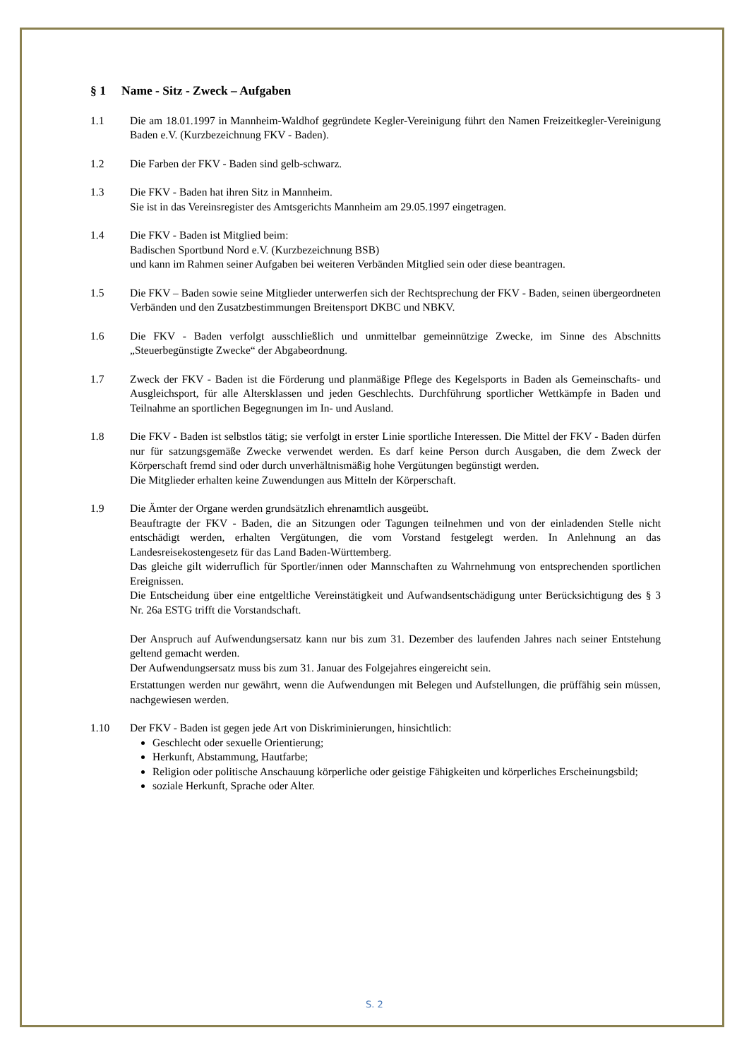§ 1 Name - Sitz - Zweck – Aufgaben
1.1 Die am 18.01.1997 in Mannheim-Waldhof gegründete Kegler-Vereinigung führt den Namen Freizeitkegler-Vereinigung Baden e.V. (Kurzbezeichnung FKV - Baden).
1.2 Die Farben der FKV - Baden sind gelb-schwarz.
1.3 Die FKV - Baden hat ihren Sitz in Mannheim.
Sie ist in das Vereinsregister des Amtsgerichts Mannheim am 29.05.1997 eingetragen.
1.4 Die FKV - Baden ist Mitglied beim:
Badischen Sportbund Nord e.V. (Kurzbezeichnung BSB)
und kann im Rahmen seiner Aufgaben bei weiteren Verbänden Mitglied sein oder diese beantragen.
1.5 Die FKV – Baden sowie seine Mitglieder unterwerfen sich der Rechtsprechung der FKV - Baden, seinen übergeordneten Verbänden und den Zusatzbestimmungen Breitensport DKBC und NBKV.
1.6 Die FKV - Baden verfolgt ausschließlich und unmittelbar gemeinnützige Zwecke, im Sinne des Abschnitts „Steuerbegünstigte Zwecke“ der Abgabeordnung.
1.7 Zweck der FKV - Baden ist die Förderung und planmäßige Pflege des Kegelsports in Baden als Gemeinschafts- und Ausgleichsport, für alle Altersklassen und jeden Geschlechts. Durchführung sportlicher Wettkämpfe in Baden und Teilnahme an sportlichen Begegnungen im In- und Ausland.
1.8 Die FKV - Baden ist selbstlos tätig; sie verfolgt in erster Linie sportliche Interessen. Die Mittel der FKV - Baden dürfen nur für satzungsgemäße Zwecke verwendet werden. Es darf keine Person durch Ausgaben, die dem Zweck der Körperschaft fremd sind oder durch unverhältnismäßig hohe Vergütungen begünstigt werden.
Die Mitglieder erhalten keine Zuwendungen aus Mitteln der Körperschaft.
1.9 Die Ämter der Organe werden grundsätzlich ehrenamtlich ausgeübt.
Beauftragte der FKV - Baden, die an Sitzungen oder Tagungen teilnehmen und von der einladenden Stelle nicht entschädigt werden, erhalten Vergütungen, die vom Vorstand festgelegt werden. In Anlehnung an das Landesreisekostengesetz für das Land Baden-Württemberg.
Das gleiche gilt widerruflich für Sportler/innen oder Mannschaften zu Wahrnehmung von entsprechenden sportlichen Ereignissen.
Die Entscheidung über eine entgeltliche Vereinstätigkeit und Aufwandsentschädigung unter Berücksichtigung des § 3 Nr. 26a ESTG trifft die Vorstandschaft.
Der Anspruch auf Aufwendungsersatz kann nur bis zum 31. Dezember des laufenden Jahres nach seiner Entstehung geltend gemacht werden.
Der Aufwendungsersatz muss bis zum 31. Januar des Folgejahres eingereicht sein.
Erstattungen werden nur gewährt, wenn die Aufwendungen mit Belegen und Aufstellungen, die prüffähig sein müssen, nachgewiesen werden.
1.10 Der FKV - Baden ist gegen jede Art von Diskriminierungen, hinsichtlich:
Geschlecht oder sexuelle Orientierung;
Herkunft, Abstammung, Hautfarbe;
Religion oder politische Anschauung körperliche oder geistige Fähigkeiten und körperliches Erscheinungsbild;
soziale Herkunft, Sprache oder Alter.
S. 2